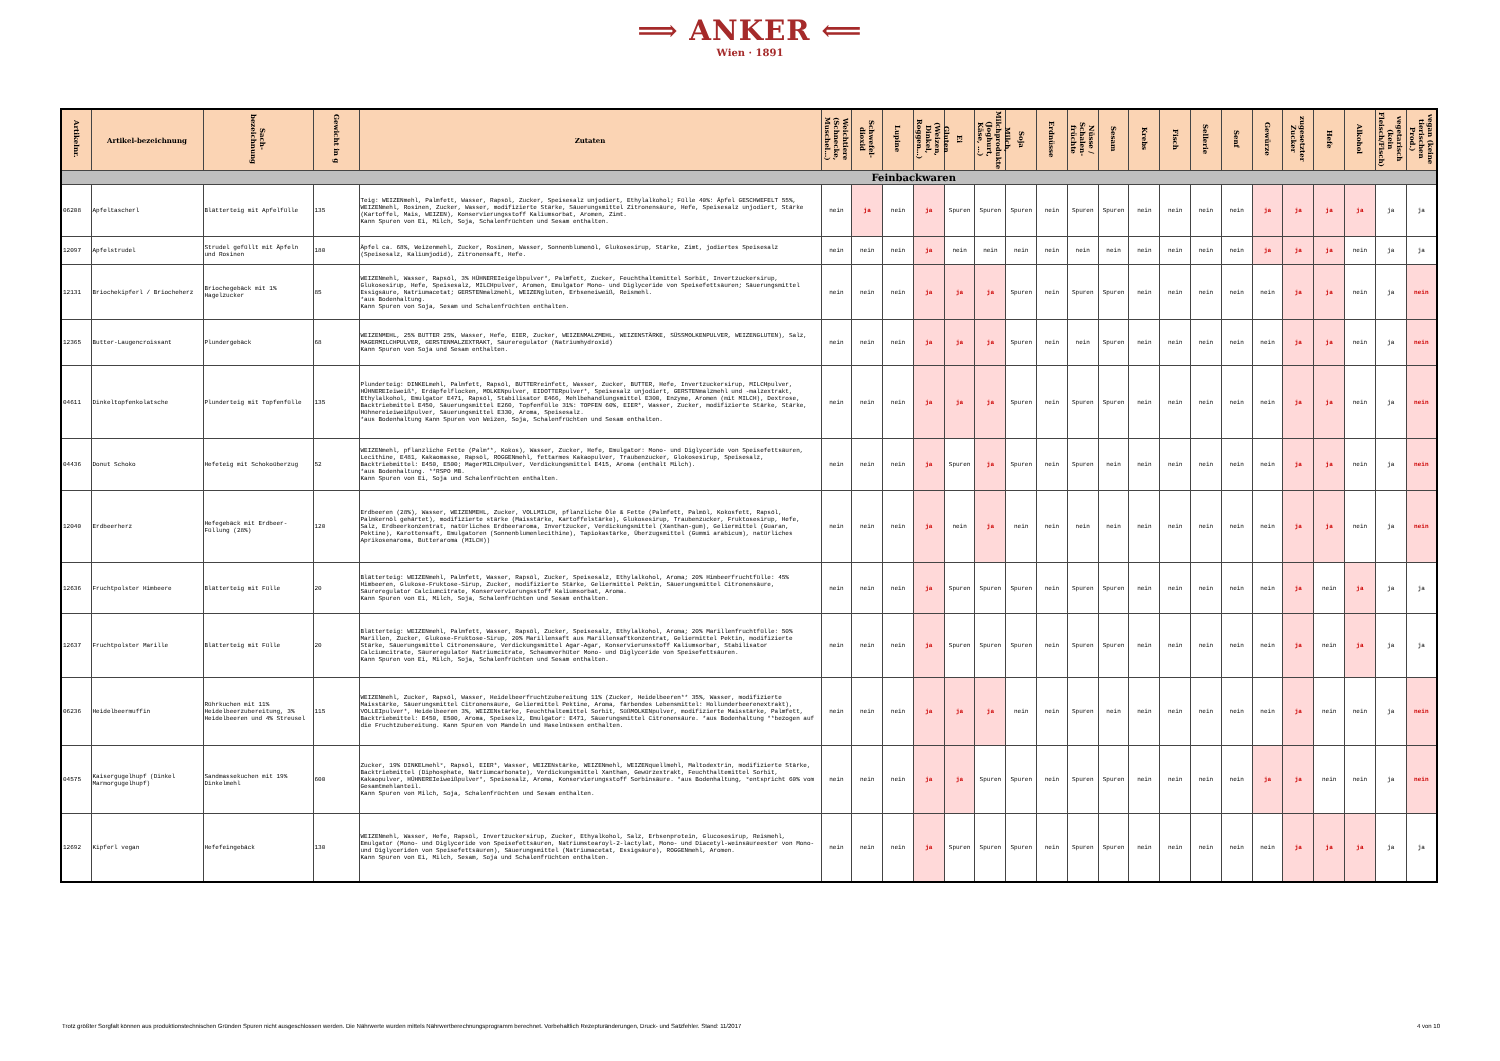⟹ ANKER ⟸
Wien · 1891
| Artikelnr. | Artikel-bezeichnung | Sach-bezeichnung | Gewicht in g | Zutaten | Weichtiere (Schnecke, Muschel…) | Schwefel- dioxid | Lupine | Gluten (Weizen, Dinkel, Roggen…) | Ei | Milch, Milchprodukte (Joghurt, Käse, …) | Soja | Erdnüsse | Nüsse / Schalen-früchte | Sesam | Krebs | Fisch | Sellerie | Senf | Gewürze | zugesetzter Zucker | Hefe | Alkohol | vegetarisch (kein Fleisch/Fisch) | vegan (keine tierischen Prod.) |
| --- | --- | --- | --- | --- | --- | --- | --- | --- | --- | --- | --- | --- | --- | --- | --- | --- | --- | --- | --- | --- | --- | --- | --- | --- |
| Feinbackwaren | | | | | | | | | | | | | | | | | | | | | | | | |
| 06208 | Apfeltascherl | Blätterteig mit Apfelfülle | 135 | Teig: WEIZENmehl, Palmfett, Wasser, Rapsöl, Zucker, Speisesalz unjodiert, Ethylalkohol; Fülle 40%: Äpfel GESCHWEFELT 55%, WEIZENmehl, Rosinen, Zucker, Wasser, modifizierte Stärke, Säuerungsmittel Zitronensäure, Hefe, Speisesalz unjodiert, Stärke (Kartoffel, Mais, WEIZEN), Konservierungsstoff Kaliumsorbat, Aromen, Zimt. Kann Spuren von Ei, Milch, Soja, Schalenfrüchten und Sesam enthalten. | nein | ja | nein | ja | Spuren | Spuren | Spuren | nein | Spuren | Spuren | nein | nein | nein | nein | ja | ja | ja | ja | ja | ja |
| 12097 | Apfelstrudel | Strudel gefüllt mit Äpfeln und Rosinen | 180 | Äpfel ca. 68%, Weizenmehl, Zucker, Rosinen, Wasser, Sonnenblumenöl, Glukosesirup, Stärke, Zimt, jodiertes Speisesalz (Speisesalz, Kaliumjodid), Zitronensaft, Hefe. | nein | nein | nein | ja | nein | nein | nein | nein | nein | nein | nein | nein | nein | nein | ja | ja | ja | nein | ja | ja |
| 12131 | Briochekipferl / Briocheherz | Briochegebäck mit 1% Hagelzucker | 85 | WEIZENmehl, Wasser, Rapsöl, 3% HÜHNEREIeigelbpulver*, Palmfett, Zucker, Feuchthaltemittel Sorbit, Invertzuckersirup, Glukosesirup, Hefe, Speisesalz, MILCHpulver, Aromen, Emulgator Mono- und Diglyceride von Speisefettsäuren; Säuerungsmittel Essigsäure, Natriumacetat; GERSTENmalzmehl, WEIZENgluten, Erbseneiweiß, Reismehl. *aus Bodenhaltung. Kann Spuren von Soja, Sesam und Schalenfrüchten enthalten. | nein | nein | nein | ja | ja | ja | Spuren | nein | Spuren | Spuren | nein | nein | nein | nein | nein | ja | ja | nein | ja | nein |
| 12365 | Butter-Laugencroissant | Plundergebäck | 68 | WEIZENMEHL, 25% BUTTER 25%, Wasser, Hefe, EIER, Zucker, WEIZENMALZMEHL, WEIZENSTÄRKE, SÜSSMOLKENPULVER, WEIZENGLUTEN), Salz, MAGERMILCHPULVER, GERSTENMALZEXTRAKT, Säureregulator (Natriumhydroxid) Kann Spuren von Soja und Sesam enthalten. | nein | nein | nein | ja | ja | ja | Spuren | nein | nein | Spuren | nein | nein | nein | nein | nein | ja | ja | nein | ja | nein |
| 04611 | Dinkeltopfenkolatsche | Plunderteig mit Topfenfülle | 135 | Plunderteig: DINKELmehl, Palmfett, Rapsöl, BUTTERreinfett, Wasser, Zucker, BUTTER, Hefe, Invertzuckersirup, MILCHpulver, HÜHNEREIeiweiß*, Erdäpfelflocken, MOLKENpulver, EIDOTTERpulver*, Speisesalz unjodiert, GERSTENmalzmehl und -malzextrakt, Ethylalkohol, Emulgator E471, Rapsöl, Stabilisator E466, Mehlbehandlungsmittel E300, Enzyme, Aromen (mit MILCH), Dextrose, Backtriebmittel E450, Säuerungsmittel E260, Topfenfülle 31%: TOPFEN 60%, EIER*, Wasser, Zucker, modifizierte Stärke, Stärke, Hühnereieiweißpulver, Säuerungsmittel E330, Aroma, Speisesalz. *aus Bodenhaltung Kann Spuren von Weizen, Soja, Schalenfrüchten und Sesam enthalten. | nein | nein | nein | ja | ja | ja | Spuren | nein | Spuren | Spuren | nein | nein | nein | nein | nein | ja | ja | nein | ja | nein |
| 04436 | Donut Schoko | Hefeteig mit Schokoüberzug | 52 | WEIZENmehl, pflanzliche Fette (Palm**, Kokos), Wasser, Zucker, Hefe, Emulgator: Mono- und Diglyceride von Speisefettsäuren, Lecithine, E481, Kakaomasse, Rapsöl, ROGGENmehl, fettarmes Kakaopulver, Traubenzucker, Glokosesirup, Speisesalz, Backtriebmittel: E450, E500; MagerMILCHpulver, Verdickungsmittel E415, Aroma (enthält Milch). *aus Bodenhaltung. **RSPO MB. Kann Spuren von Ei, Soja und Schalenfrüchten enthalten. | nein | nein | nein | ja | Spuren | ja | Spuren | nein | Spuren | nein | nein | nein | nein | nein | nein | ja | ja | nein | ja | nein |
| 12040 | Erdbeerherz | Hefegebäck mit Erdbeer-Füllung (28%) | 120 | Erdbeeren (28%), Wasser, WEIZENMEHL, Zucker, VOLLMILCH, pflanzliche Öle & Fette (Palmfett, Palmöl, Kokosfett, Rapsöl, Palmkernöl gehärtet), modifizierte stärke (Maisstärke, Kartoffelstärke), Glukosesirup, Traubenzucker, Fruktosesirup, Hefe, Salz, Erdbeerkonzentrat, natürliches Erdbeeraroma, Invertzucker, Verdickungsmittel (Xanthan-gum), Geliermittel (Guaran, Pektine), Karottensaft, Emulgatoren (Sonnenblumenlecithine), Tapiokastärke, Überzugsmittel (Gummi arabicum), natürliches Aprikosenaroma, Butteraroma (MILCH)) | nein | nein | nein | ja | nein | ja | nein | nein | nein | nein | nein | nein | nein | nein | nein | ja | ja | nein | ja | nein |
| 12636 | Fruchtpolster Himbeere | Blätterteig mit Fülle | 20 | Blätterteig: WEIZENmehl, Palmfett, Wasser, Rapsöl, Zucker, Speisesalz, Ethylalkohol, Aroma; 20% Himbeerfruchtfülle: 45% Himbeeren, Glukose-Fruktose-Sirup, Zucker, modifizierte Stärke, Geliermittel Pektin, Säuerungsmittel Citronensäure, Säureregulator Calciumcitrate, Konservervierungsstoff Kaliumsorbat, Aroma. Kann Spuren von Ei, Milch, Soja, Schalenfrüchten und Sesam enthalten. | nein | nein | nein | ja | Spuren | Spuren | Spuren | nein | Spuren | Spuren | nein | nein | nein | nein | nein | ja | nein | ja | ja | ja |
| 12637 | Fruchtpolster Marille | Blätterteig mit Fülle | 20 | Blätterteig: WEIZENmehl, Palmfett, Wasser, Rapsöl, Zucker, Speisesalz, Ethylalkohol, Aroma; 20% Marillenfruchtfülle: 50% Marillen, Zucker, Glukose-Fruktose-Sirup, 20% Marillensaft aus Marillensaftkonzentrat, Geliermittel Pektin, modifizierte Stärke, Säuerungsmittel Citronensäure, Verdickungsmittel Agar-Agar, Konservierunsstoff Kaliumsorbar, Stabilisator Calciumcitrate, Säureregulator Natriumcitrate, Schaumverhüter Mono- und Diglyceride von Speisefettsäuren. Kann Spuren von Ei, Milch, Soja, Schalenfrüchten und Sesam enthalten. | nein | nein | nein | ja | Spuren | Spuren | Spuren | nein | Spuren | Spuren | nein | nein | nein | nein | nein | ja | nein | ja | ja | ja |
| 06236 | Heidelbeermuffin | Rührkuchen mit 11% Heidelbeerzubereitung, 3% Heidelbeeren und 4% Streusel | 115 | WEIZENmehl, Zucker, Rapsöl, Wasser, Heidelbeerfruchtzubereitung 11% (Zucker, Heidelbeeren** 35%, Wasser, modifizierte Maisstärke, Säuerungsmittel Citronensäure, Geliermittel Pektine, Aroma, färbendes Lebensmittel: Hollunderbeerenextrakt), VOLLEIpulver*, Heidelbeeren 3%, WEIZENstärke, Feuchthaltemittel Sorbit, SüßMOLKENpulver, modifizierte Maisstärke, Palmfett, Backtriebmittel: E450, E500, Aroma, Speiseslz, Emulgator: E471, Säuerungsmittel Citronensäure. *aus Bodenhaltung **bezogen auf die Fruchtzubereitung. Kann Spuren von Mandeln und Haselnüssen enthalten. | nein | nein | nein | ja | ja | ja | nein | nein | Spuren | nein | nein | nein | nein | nein | nein | ja | nein | nein | ja | nein |
| 04575 | Kaisergugelhupf (Dinkel Marmorgugelhupf) | Sandmassekuchen mit 19% Dinkelmehl | 600 | Zucker, 19% DINKELmehl°, Rapsöl, EIER*, Wasser, WEIZENstärke, WEIZENmehl, WEIZENquellmehl, Maltodextrin, modifizierte Stärke, Backtriebmittel (Diphosphate, Natriumcarbonate), Verdickungsmittel Xanthan, Gewürzextrakt, Feuchthaltemittel Sorbit, Kakaopulver, HÜHNEREIeiweißpulver*, Speisesalz, Aroma, Konservierungsstoff Sorbinsäure. *aus Bodenhaltung, °entspricht 60% vom Gesamtmehlanteil. Kann Spuren von Milch, Soja, Schalenfrüchten und Sesam enthalten. | nein | nein | nein | ja | ja | Spuren | Spuren | nein | Spuren | Spuren | nein | nein | nein | nein | ja | ja | nein | nein | ja | nein |
| 12692 | Kipferl vegan | Hefefeingebäck | 130 | WEIZENmehl, Wasser, Hefe, Rapsöl, Invertzuckersirup, Zucker, Ethyalkohol, Salz, Erbsenprotein, Glucosesirup, Reismehl, Emulgator (Mono- und Diglyceride von Speisefettsäuren, Natriumstearoyl-2-lactylat, Mono- und Diacetyl-weinsäureester von Mono- und Diglyceriden von Speisefettsäuren), Säuerungsmittel (Natriumacetat, Essigsäure), ROGGENmehl, Aromen. Kann Spuren von Ei, Milch, Sesam, Soja und Schalenfrüchten enthalten. | nein | nein | nein | ja | Spuren | Spuren | Spuren | nein | Spuren | Spuren | nein | nein | nein | nein | nein | ja | ja | ja | ja | ja |
Trotz größter Sorgfalt können aus produktionstechnischen Gründen Spuren nicht ausgeschlossen werden. Die Nährwerte wurden mittels Nährwertberechnungsprogramm berechnet. Vorbehaltlich Rezepturänderungen, Druck- und Satzfehler. Stand: 11/2017 4 von 10